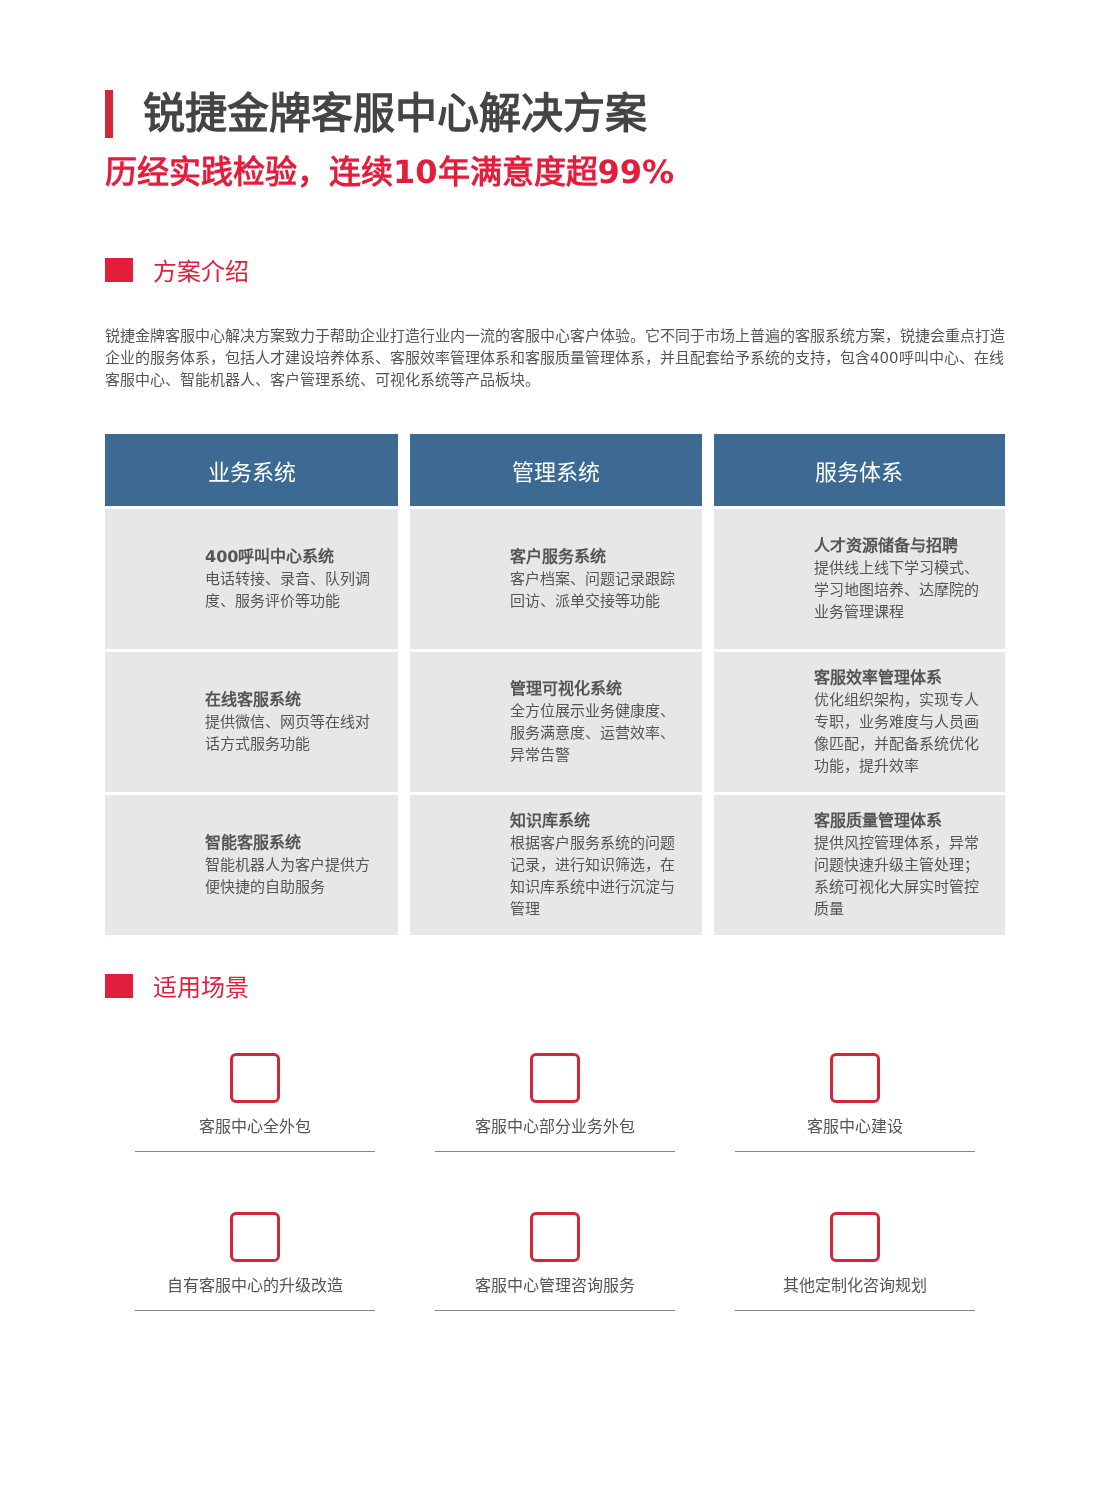锐捷金牌客服中心解决方案
历经实践检验，连续10年满意度超99%
方案介绍
锐捷金牌客服中心解决方案致力于帮助企业打造行业内一流的客服中心客户体验。它不同于市场上普遍的客服系统方案，锐捷会重点打造企业的服务体系，包括人才建设培养体系、客服效率管理体系和客服质量管理体系，并且配套给予系统的支持，包含400呼叫中心、在线客服中心、智能机器人、客户管理系统、可视化系统等产品板块。
| 业务系统 | 管理系统 | 服务体系 |
| --- | --- | --- |
| 400呼叫中心系统 电话转接、录音、队列调度、服务评价等功能 | 客户服务系统 客户档案、问题记录跟踪回访、派单交接等功能 | 人才资源储备与招聘 提供线上线下学习模式、学习地图培养、达摩院的业务管理课程 |
| 在线客服系统 提供微信、网页等在线对话方式服务功能 | 管理可视化系统 全方位展示业务健康度、服务满意度、运营效率、异常告警 | 客服效率管理体系 优化组织架构，实现专人专职，业务难度与人员画像匹配，并配备系统优化功能，提升效率 |
| 智能客服系统 智能机器人为客户提供方便快捷的自助服务 | 知识库系统 根据客户服务系统的问题记录，进行知识筛选，在知识库系统中进行沉淀与管理 | 客服质量管理体系 提供风控管理体系，异常问题快速升级主管处理；系统可视化大屏实时管控质量 |
适用场景
客服中心全外包
客服中心部分业务外包
客服中心建设
自有客服中心的升级改造
客服中心管理咨询服务
其他定制化咨询规划